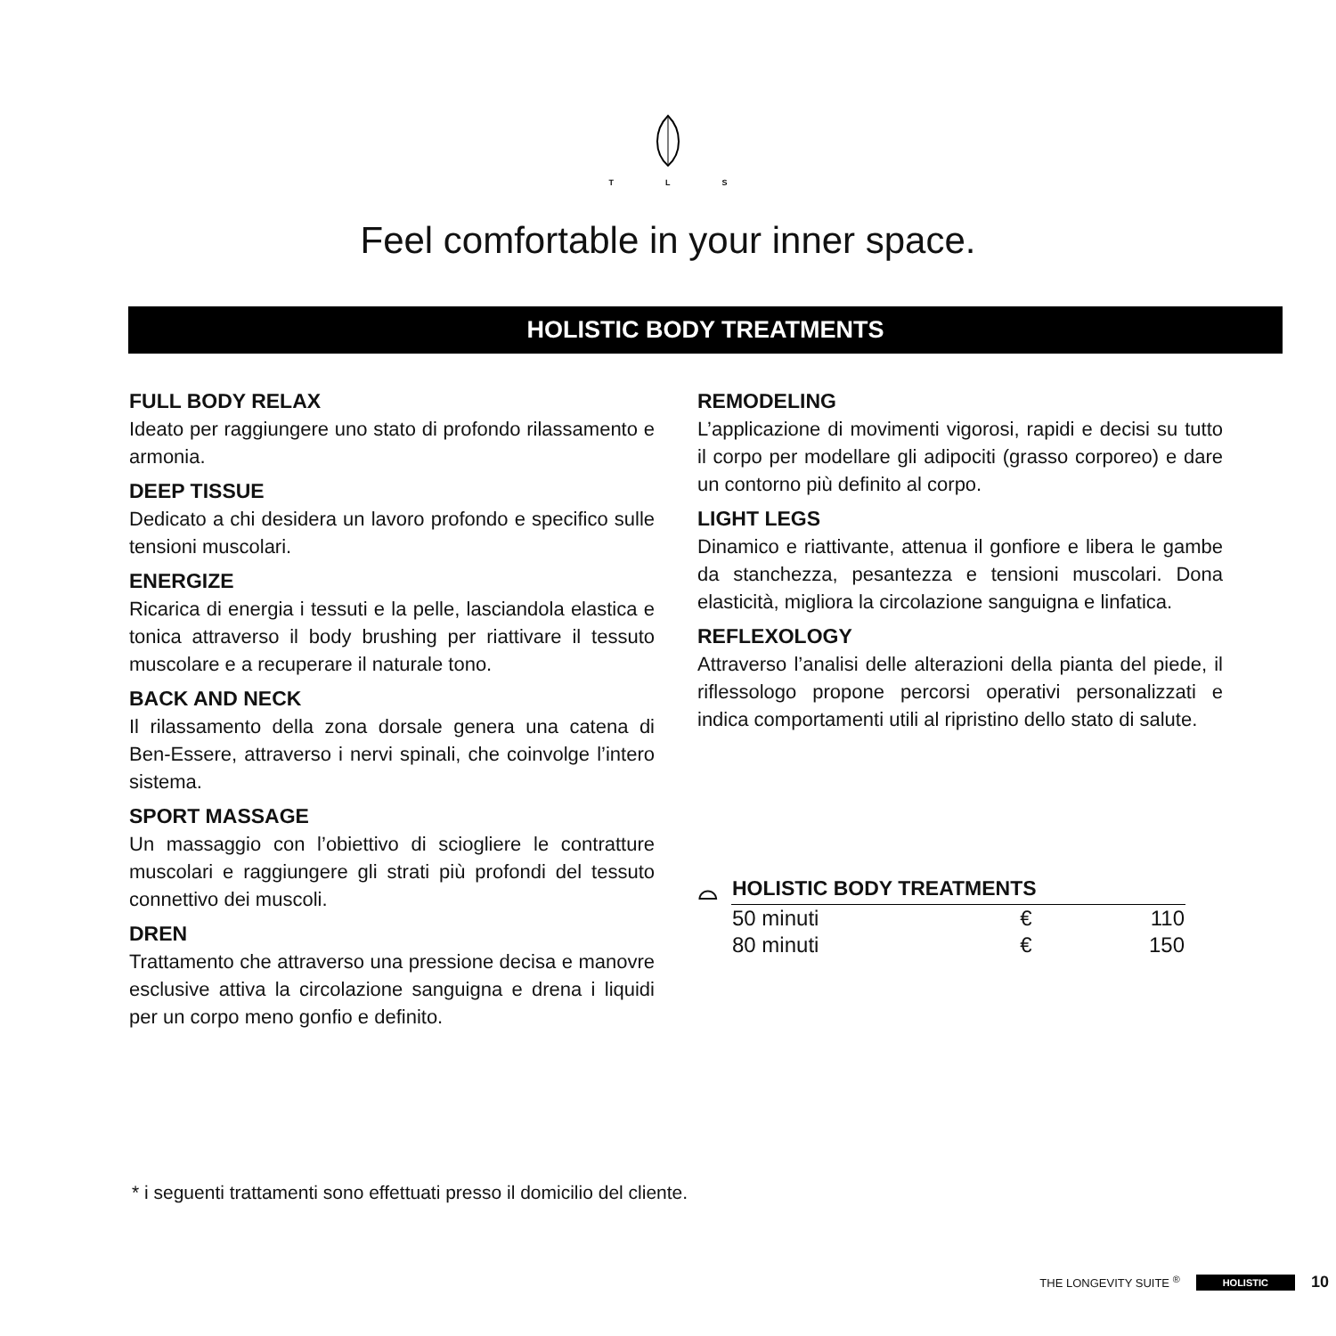T L S
Feel comfortable in your inner space.
HOLISTIC BODY TREATMENTS
FULL BODY RELAX
Ideato per raggiungere uno stato di profondo rilassamento e armonia.
DEEP TISSUE
Dedicato a chi desidera un lavoro profondo e specifico sulle tensioni muscolari.
ENERGIZE
Ricarica di energia i tessuti e la pelle, lasciandola elastica e tonica attraverso il body brushing per riattivare il tessuto muscolare e a recuperare il naturale tono.
BACK AND NECK
Il rilassamento della zona dorsale genera una catena di Ben-Essere, attraverso i nervi spinali, che coinvolge l’intero sistema.
SPORT MASSAGE
Un massaggio con l’obiettivo di sciogliere le contratture muscolari e raggiungere gli strati più profondi del tessuto connettivo dei muscoli.
DREN
Trattamento che attraverso una pressione decisa e manovre esclusive attiva la circolazione sanguigna e drena i liquidi per un corpo meno gonfio e definito.
REMODELING
L’applicazione di movimenti vigorosi, rapidi e decisi su tutto il corpo per modellare gli adipociti (grasso corporeo) e dare un contorno più definito al corpo.
LIGHT LEGS
Dinamico e riattivante, attenua il gonfiore e libera le gambe da stanchezza, pesantezza e tensioni muscolari. Dona elasticità, migliora la circolazione sanguigna e linfatica.
REFLEXOLOGY
Attraverso l’analisi delle alterazioni della pianta del piede, il riflessologo propone percorsi operativi personalizzati e indica comportamenti utili al ripristino dello stato di salute.
⌓
| HOLISTIC BODY TREATMENTS | | |
| --- | --- | --- |
| 50 minuti | € | 110 |
| 80 minuti | € | 150 |
* i seguenti trattamenti sono effettuati presso il domicilio del cliente.
THE LONGEVITY SUITE <sup>®</sup> HOLISTIC 10